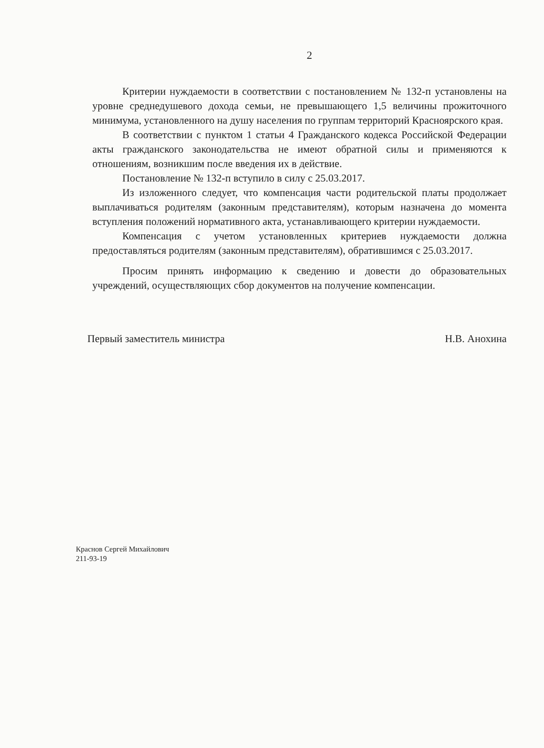2
Критерии нуждаемости в соответствии с постановлением № 132-п установлены на уровне среднедушевого дохода семьи, не превышающего 1,5 величины прожиточного минимума, установленного на душу населения по группам территорий Красноярского края.
В соответствии с пунктом 1 статьи 4 Гражданского кодекса Российской Федерации акты гражданского законодательства не имеют обратной силы и применяются к отношениям, возникшим после введения их в действие.
Постановление № 132-п вступило в силу с 25.03.2017.
Из изложенного следует, что компенсация части родительской платы продолжает выплачиваться родителям (законным представителям), которым назначена до момента вступления положений нормативного акта, устанавливающего критерии нуждаемости.
Компенсация с учетом установленных критериев нуждаемости должна предоставляться родителям (законным представителям), обратившимся с 25.03.2017.
Просим принять информацию к сведению и довести до образовательных учреждений, осуществляющих сбор документов на получение компенсации.
Первый заместитель министра Н.В. Анохина
Краснов Сергей Михайлович
211-93-19